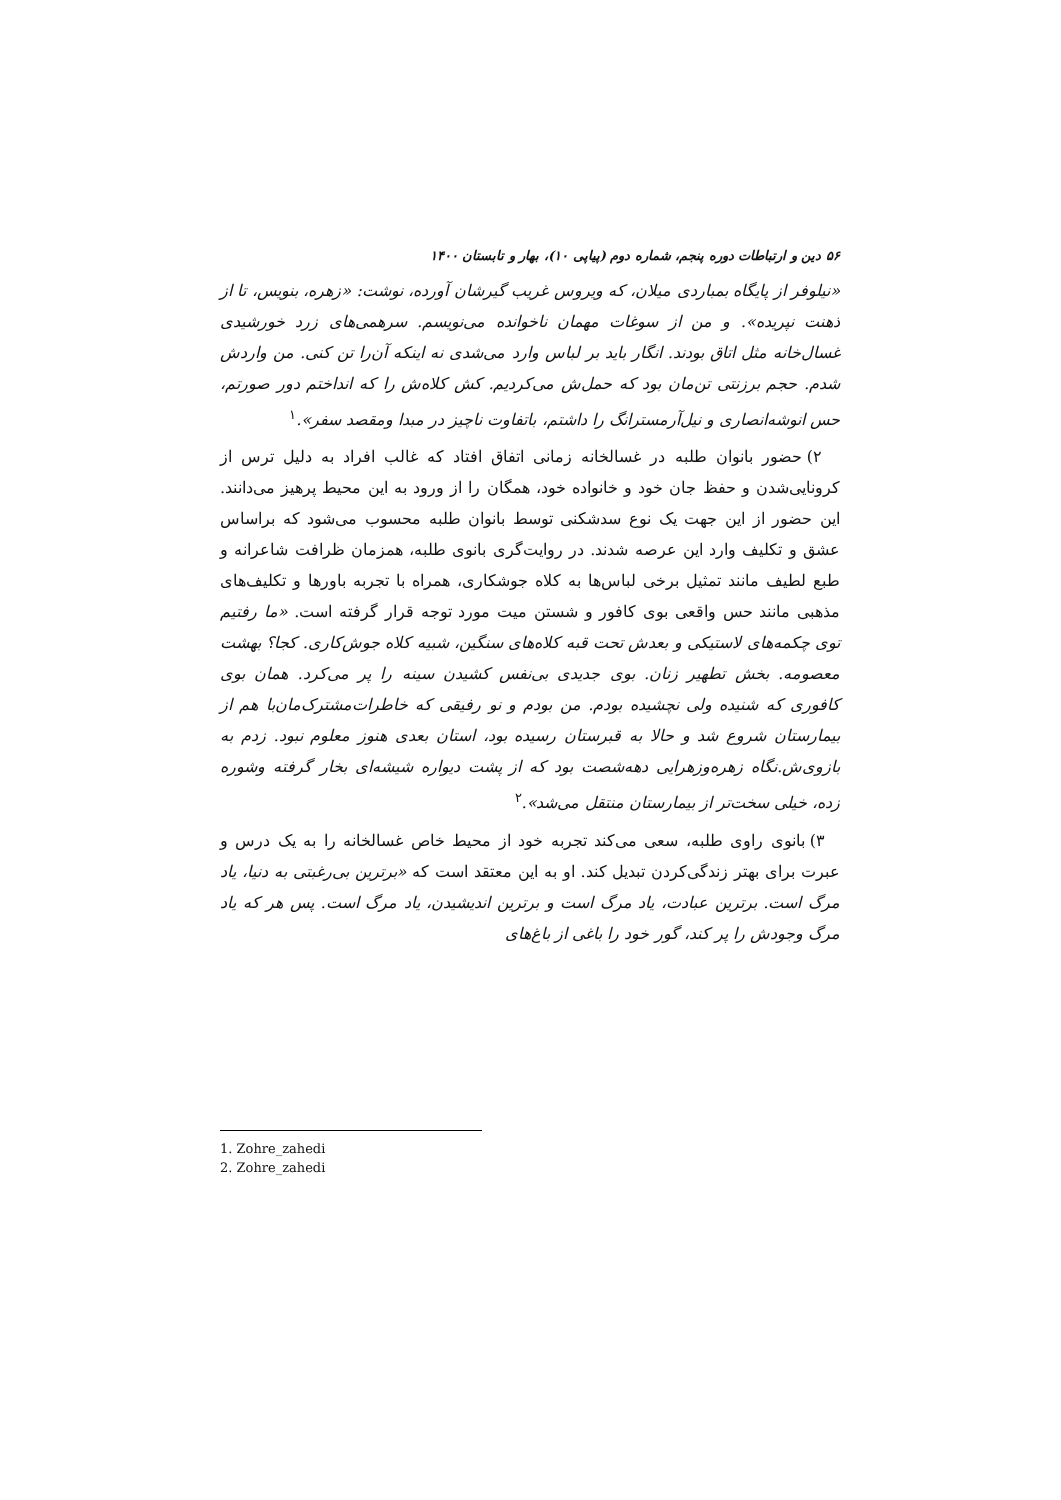۵۶ دین و ارتباطات دوره پنجم، شماره دوم (پیاپی ۱۰)، بهار و تابستان ۱۴۰۰
«نیلوفر از پایگاه بمباردی میلان، که ویروس غریب گیرشان آورده، نوشت: «زهره، بنویس، تا از ذهنت نپریده». و من از سوغات مهمان ناخوانده می‌نویسم. سرهمی‌های زرد خورشیدی غسال‌خانه مثل اتاق بودند. انگار باید بر لباس وارد می‌شدی نه اینکه آن‌را تن کنی. من واردش شدم. حجم برزنتی تن‌مان بود که حمل‌ش می‌کردیم. کش کلاه‌ش را که انداختم دور صورتم، حس انوشه‌انصاری و نیل‌آرمسترانگ را داشتم، باتفاوت ناچیز در مبدا ومقصد سفر».<sup>۱</sup>
۲) حضور بانوان طلبه در غسالخانه زمانی اتفاق افتاد که غالب افراد به دلیل ترس از کرونایی‌شدن و حفظ جان خود و خانواده خود، همگان را از ورود به این محیط پرهیز می‌دانند. این حضور از این جهت یک نوع سدشکنی توسط بانوان طلبه محسوب می‌شود که براساس عشق و تکلیف وارد این عرصه شدند. در روایت‌گری بانوی طلبه، همزمان ظرافت شاعرانه و طبع لطیف مانند تمثیل برخی لباس‌ها به کلاه جوشکاری، همراه با تجربه باورها و تکلیف‌های مذهبی مانند حس واقعی بوی کافور و شستن میت مورد توجه قرار گرفته است. «ما رفتیم توی چکمه‌های لاستیکی و بعدش تحت قبه کلاه‌های سنگین، شبیه کلاه جوش‌کاری. کجا؟ بهشت معصومه. بخش تطهیر زنان. بوی جدیدی بی‌نفس کشیدن سینه را پر می‌کرد. همان بوی کافوری که شنیده ولی نچشیده بودم. من بودم و نو رفیقی که خاطرات‌مشترک‌مان‌با هم از بیمارستان شروع شد و حالا به قبرستان رسیده بود، استان بعدی هنوز معلوم نبود. زدم به بازوی‌ش.نگاه زهره‌وزهرایی دهه‌شصت بود که از پشت دیواره شیشه‌ای بخار گرفته وشوره زده، خیلی سخت‌تر از بیمارستان منتقل می‌شد».<sup>۲</sup>
۳) بانوی راوی طلبه، سعی می‌کند تجربه خود از محیط خاص غسالخانه را به یک درس و عبرت برای بهتر زندگی‌کردن تبدیل کند. او به این معتقد است که «برترین بی‌رغبتی به دنیا، یاد مرگ است. برترین عبادت، یاد مرگ است و برترین اندیشیدن، یاد مرگ است. پس هر که یاد مرگ وجودش را پر کند، گور خود را باغی از باغ‌های
1. Zohre_zahedi
2. Zohre_zahedi